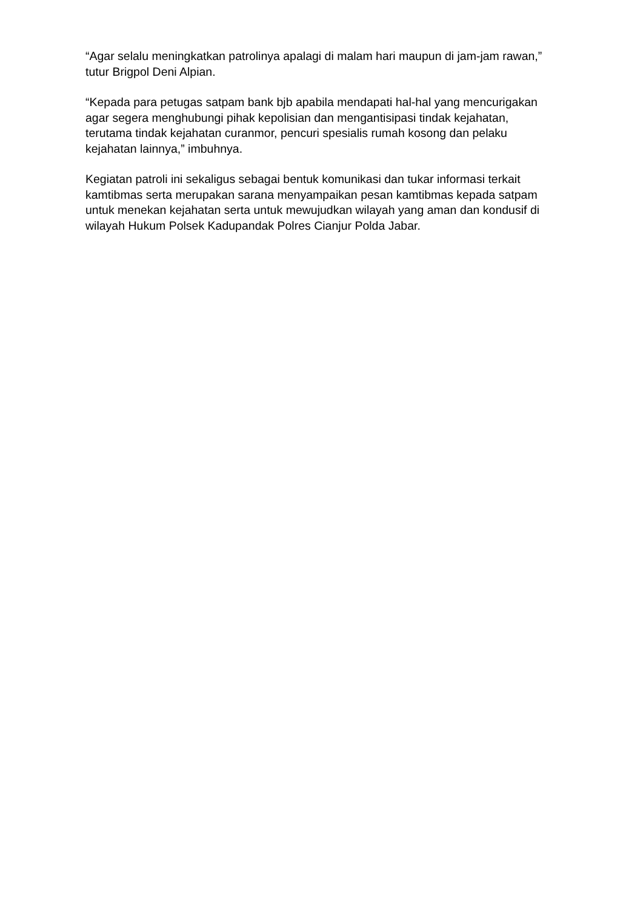“Agar selalu meningkatkan patrolinya apalagi di malam hari maupun di jam-jam rawan,” tutur Brigpol Deni Alpian.
“Kepada para petugas satpam bank bjb apabila mendapati hal-hal yang mencurigakan agar segera menghubungi pihak kepolisian dan mengantisipasi tindak kejahatan, terutama tindak kejahatan curanmor, pencuri spesialis rumah kosong dan pelaku kejahatan lainnya,” imbuhnya.
Kegiatan patroli ini sekaligus sebagai bentuk komunikasi dan tukar informasi terkait kamtibmas serta merupakan sarana menyampaikan pesan kamtibmas kepada satpam untuk menekan kejahatan serta untuk mewujudkan wilayah yang aman dan kondusif di wilayah Hukum Polsek Kadupandak Polres Cianjur Polda Jabar.